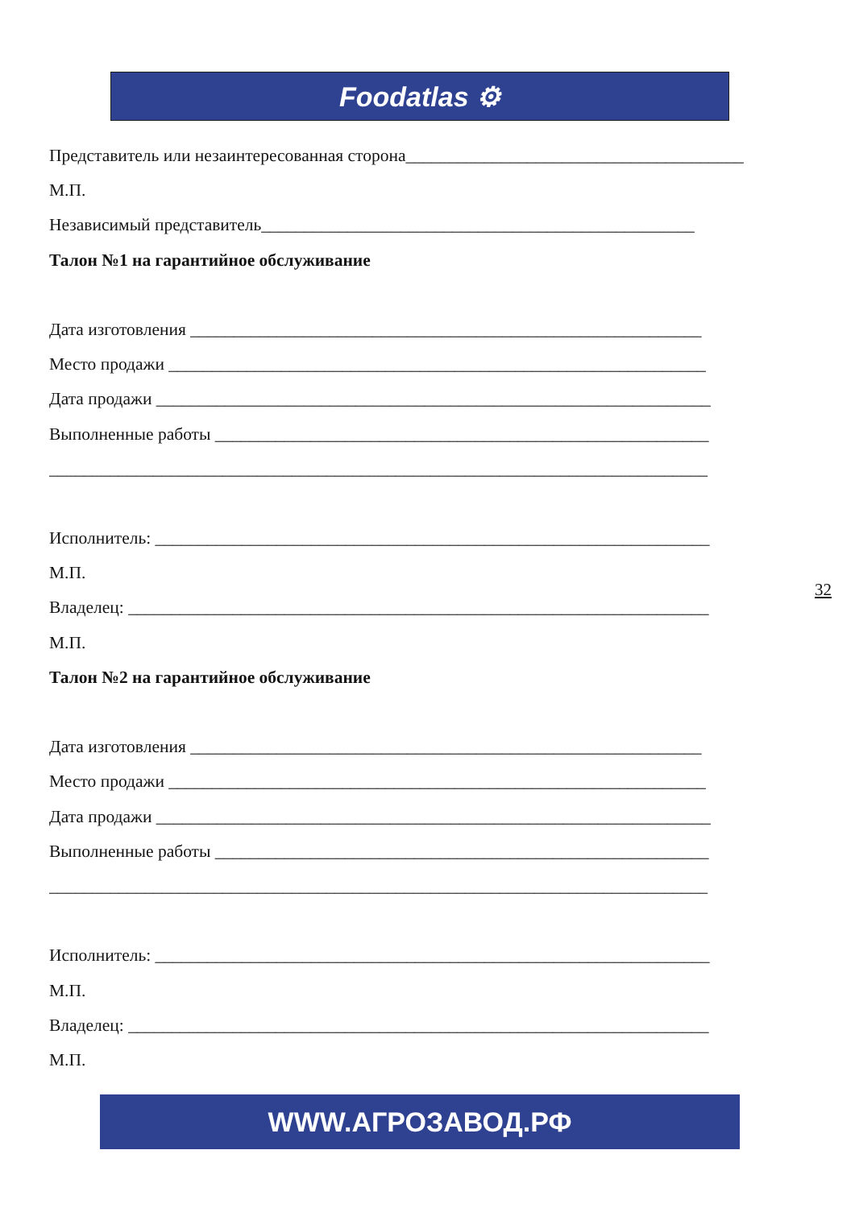Foodatlas ⚙
Представитель или незаинтересованная сторона_______________________________________
М.П.
Независимый представитель__________________________________________________
Талон №1 на гарантийное обслуживание
Дата изготовления ___________________________________________________________
Место продажи ______________________________________________________________
Дата продажи ________________________________________________________________
Выполненные работы _________________________________________________________
____________________________________________________________________________
Исполнитель: ________________________________________________________________
М.П.
Владелец: ___________________________________________________________________
М.П.
Талон №2 на гарантийное обслуживание
Дата изготовления ___________________________________________________________
Место продажи ______________________________________________________________
Дата продажи ________________________________________________________________
Выполненные работы _________________________________________________________
____________________________________________________________________________
Исполнитель: ________________________________________________________________
М.П.
Владелец: ___________________________________________________________________
М.П.
32
WWW.АГРОЗАВОД.РФ